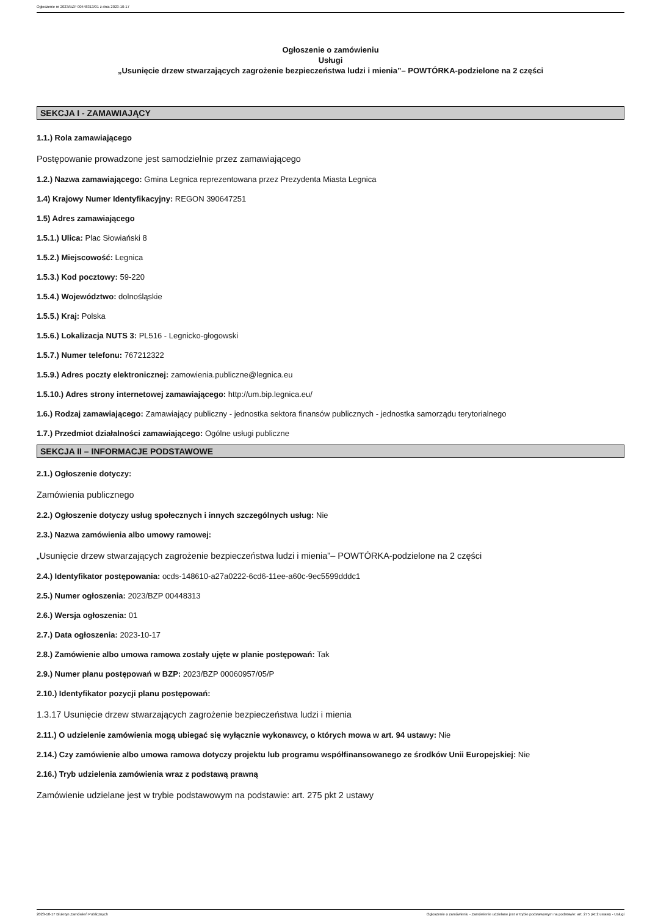Ogłoszenie nr 2023/BZP 00448313/01 z dnia 2023-10-17
Ogłoszenie o zamówieniu
Usługi
„Usunięcie drzew stwarzających zagrożenie bezpieczeństwa ludzi i mienia”– POWTÓRKA-podzielone na 2 części
SEKCJA I - ZAMAWIAJĄCY
1.1.) Rola zamawiającego
Postępowanie prowadzone jest samodzielnie przez zamawiającego
1.2.) Nazwa zamawiającego: Gmina Legnica reprezentowana przez Prezydenta Miasta Legnica
1.4) Krajowy Numer Identyfikacyjny: REGON 390647251
1.5) Adres zamawiającego
1.5.1.) Ulica: Plac Słowiański 8
1.5.2.) Miejscowość: Legnica
1.5.3.) Kod pocztowy: 59-220
1.5.4.) Województwo: dolnośląskie
1.5.5.) Kraj: Polska
1.5.6.) Lokalizacja NUTS 3: PL516 - Legnicko-głogowski
1.5.7.) Numer telefonu: 767212322
1.5.9.) Adres poczty elektronicznej: zamowienia.publiczne@legnica.eu
1.5.10.) Adres strony internetowej zamawiającego: http://um.bip.legnica.eu/
1.6.) Rodzaj zamawiającego: Zamawiający publiczny - jednostka sektora finansów publicznych - jednostka samorządu terytorialnego
1.7.) Przedmiot działalności zamawiającego: Ogólne usługi publiczne
SEKCJA II – INFORMACJE PODSTAWOWE
2.1.) Ogłoszenie dotyczy:
Zamówienia publicznego
2.2.) Ogłoszenie dotyczy usług społecznych i innych szczególnych usług: Nie
2.3.) Nazwa zamówienia albo umowy ramowej:
„Usunięcie drzew stwarzających zagrożenie bezpieczeństwa ludzi i mienia”– POWTÓRKA-podzielone na 2 części
2.4.) Identyfikator postępowania: ocds-148610-a27a0222-6cd6-11ee-a60c-9ec5599dddc1
2.5.) Numer ogłoszenia: 2023/BZP 00448313
2.6.) Wersja ogłoszenia: 01
2.7.) Data ogłoszenia: 2023-10-17
2.8.) Zamówienie albo umowa ramowa zostały ujęte w planie postępowań: Tak
2.9.) Numer planu postępowań w BZP: 2023/BZP 00060957/05/P
2.10.) Identyfikator pozycji planu postępowań:
1.3.17 Usunięcie drzew stwarzających zagrożenie bezpieczeństwa ludzi i mienia
2.11.) O udzielenie zamówienia mogą ubiegać się wyłącznie wykonawcy, o których mowa w art. 94 ustawy: Nie
2.14.) Czy zamówienie albo umowa ramowa dotyczy projektu lub programu współfinansowanego ze środków Unii Europejskiej: Nie
2.16.) Tryb udzielenia zamówienia wraz z podstawą prawną
Zamówienie udzielane jest w trybie podstawowym na podstawie: art. 275 pkt 2 ustawy
2023-10-17 Biuletyn Zamówień Publicznych Ogłoszenie o zamówieniu - Zamówienie udzielane jest w trybie podstawowym na podstawie: art. 275 pkt 2 ustawy - Usługi